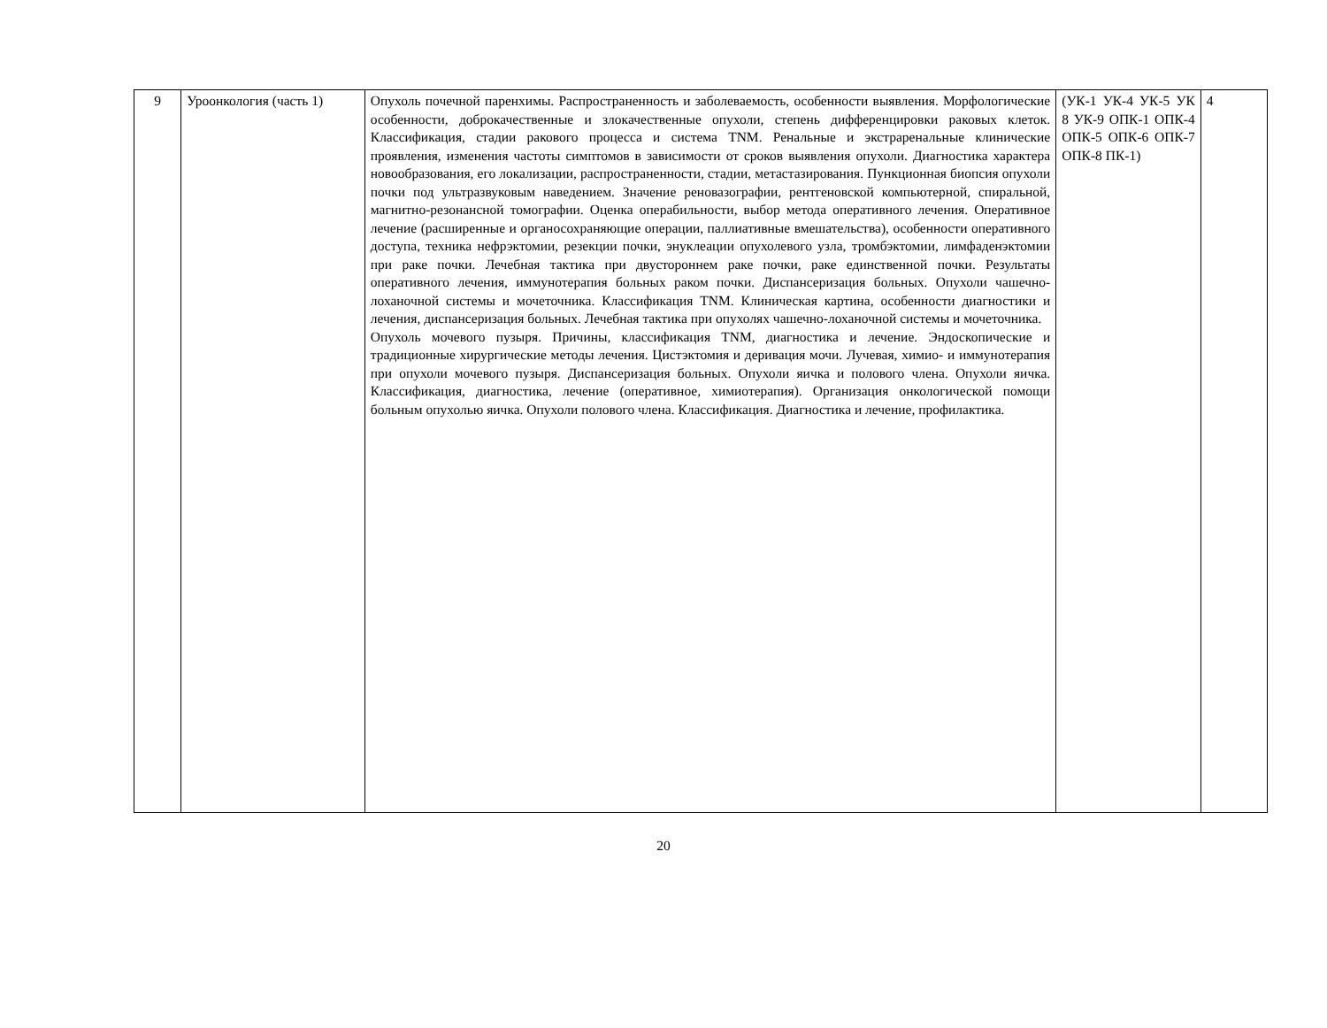| 9 | Уроонкология (часть 1) | Опухоль почечной паренхимы. Распространенность и заболеваемость, особенности выявления. Морфологические особенности, доброкачественные и злокачественные опухоли, степень дифференцировки раковых клеток. Классификация, стадии ракового процесса и система TNM. Ренальные и экстраренальные клинические проявления, изменения частоты симптомов в зависимости от сроков выявления опухоли. Диагностика характера новообразования, его локализации, распространенности, стадии, метастазирования. Пункционная биопсия опухоли почки под ультразвуковым наведением. Значение реновазографии, рентгеновской компьютерной, спиральной, магнитно-резонансной томографии. Оценка операбильности, выбор метода оперативного лечения. Оперативное лечение (расширенные и органосохраняющие операции, паллиативные вмешательства), особенности оперативного доступа, техника нефрэктомии, резекции почки, энуклеации опухолевого узла, тромбэктомии, лимфаденэктомии при раке почки. Лечебная тактика при двустороннем раке почки, раке единственной почки. Результаты оперативного лечения, иммунотерапия больных раком почки. Диспансеризация больных. Опухоли чашечно-лоханочной системы и мочеточника. Классификация TNM. Клиническая картина, особенности диагностики и лечения, диспансеризация больных. Лечебная тактика при опухолях чашечно-лоханочной системы и мочеточника. Опухоль мочевого пузыря. Причины, классификация TNM, диагностика и лечение. Эндоскопические и традиционные хирургические методы лечения. Цистэктомия и деривация мочи. Лучевая, химио- и иммунотерапия при опухоли мочевого пузыря. Диспансеризация больных. Опухоли яичка и полового члена. Опухоли яичка. Классификация, диагностика, лечение (оперативное, химиотерапия). Организация онкологической помощи больным опухолью яичка. Опухоли полового члена. Классификация. Диагностика и лечение, профилактика. | (УК-1 УК-4 УК-5 УК 8 УК-9 ОПК-1 ОПК-4 ОПК-5 ОПК-6 ОПК-7 ОПК-8 ПК-1) | 4 |
20